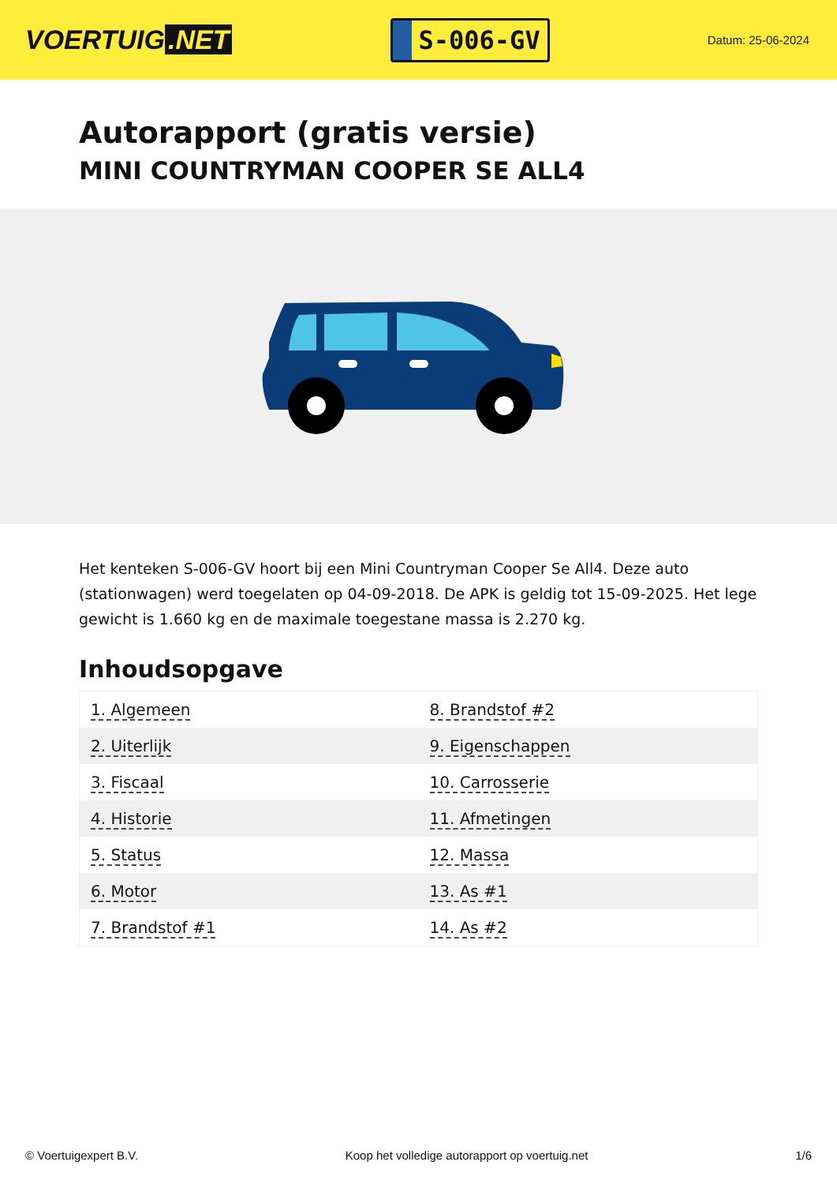VOERTUIG.NET
S-006-GV
Datum: 25-06-2024
Autorapport (gratis versie)
MINI COUNTRYMAN COOPER SE ALL4
Het kenteken S-006-GV hoort bij een Mini Countryman Cooper Se All4. Deze auto (stationwagen) werd toegelaten op 04-09-2018. De APK is geldig tot 15-09-2025. Het lege gewicht is 1.660 kg en de maximale toegestane massa is 2.270 kg.
Inhoudsopgave
| 1. Algemeen | 8. Brandstof #2 |
| 2. Uiterlijk | 9. Eigenschappen |
| 3. Fiscaal | 10. Carrosserie |
| 4. Historie | 11. Afmetingen |
| 5. Status | 12. Massa |
| 6. Motor | 13. As #1 |
| 7. Brandstof #1 | 14. As #2 |
© Voertuigexpert B.V. Koop het volledige autorapport op voertuig.net 1/6